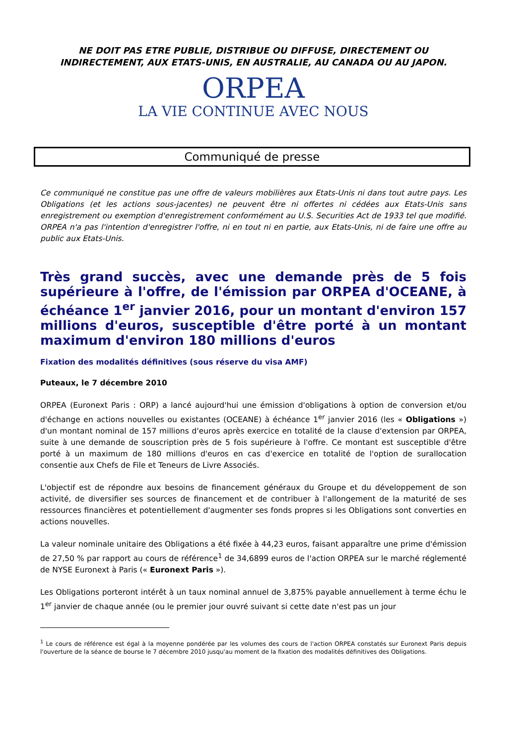NE DOIT PAS ETRE PUBLIE, DISTRIBUE OU DIFFUSE, DIRECTEMENT OU
INDIRECTEMENT, AUX ETATS-UNIS, EN AUSTRALIE, AU CANADA OU AU JAPON.
ORPEA
LA VIE CONTINUE AVEC NOUS
Communiqué de presse
Ce communiqué ne constitue pas une offre de valeurs mobilières aux Etats-Unis ni dans tout autre pays. Les Obligations (et les actions sous-jacentes) ne peuvent être ni offertes ni cédées aux Etats-Unis sans enregistrement ou exemption d'enregistrement conformément au U.S. Securities Act de 1933 tel que modifié. ORPEA n'a pas l'intention d'enregistrer l'offre, ni en tout ni en partie, aux Etats-Unis, ni de faire une offre au public aux Etats-Unis.
Très grand succès, avec une demande près de 5 fois supérieure à l'offre, de l'émission par ORPEA d'OCEANE, à échéance 1<sup>er</sup> janvier 2016, pour un montant d'environ 157 millions d'euros, susceptible d'être porté à un montant maximum d'environ 180 millions d'euros
Fixation des modalités définitives (sous réserve du visa AMF)
Puteaux, le 7 décembre 2010
ORPEA (Euronext Paris : ORP) a lancé aujourd'hui une émission d'obligations à option de conversion et/ou d'échange en actions nouvelles ou existantes (OCEANE) à échéance 1<sup>er</sup> janvier 2016 (les « Obligations ») d'un montant nominal de 157 millions d'euros après exercice en totalité de la clause d'extension par ORPEA, suite à une demande de souscription près de 5 fois supérieure à l'offre. Ce montant est susceptible d'être porté à un maximum de 180 millions d'euros en cas d'exercice en totalité de l'option de surallocation consentie aux Chefs de File et Teneurs de Livre Associés.
L'objectif est de répondre aux besoins de financement généraux du Groupe et du développement de son activité, de diversifier ses sources de financement et de contribuer à l'allongement de la maturité de ses ressources financières et potentiellement d'augmenter ses fonds propres si les Obligations sont converties en actions nouvelles.
La valeur nominale unitaire des Obligations a été fixée à 44,23 euros, faisant apparaître une prime d'émission de 27,50 % par rapport au cours de référence<sup>1</sup> de 34,6899 euros de l'action ORPEA sur le marché réglementé de NYSE Euronext à Paris (« Euronext Paris »).
Les Obligations porteront intérêt à un taux nominal annuel de 3,875% payable annuellement à terme échu le 1<sup>er</sup> janvier de chaque année (ou le premier jour ouvré suivant si cette date n'est pas un jour
<sup>1</sup> Le cours de référence est égal à la moyenne pondérée par les volumes des cours de l'action ORPEA constatés sur Euronext Paris depuis l'ouverture de la séance de bourse le 7 décembre 2010 jusqu'au moment de la fixation des modalités définitives des Obligations.